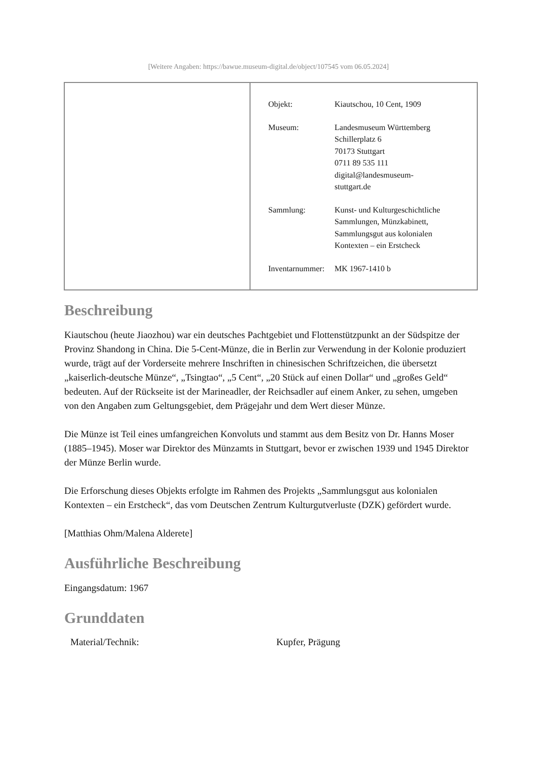[Weitere Angaben: https://bawue.museum-digital.de/object/107545 vom 06.05.2024]
| Objekt: | Kiautschou, 10 Cent, 1909 |
| Museum: | Landesmuseum Württemberg Schillerplatz 6 70173 Stuttgart 0711 89 535 111 digital@landesmuseum- stuttgart.de |
| Sammlung: | Kunst- und Kulturgeschichtliche Sammlungen, Münzkabinett, Sammlungsgut aus kolonialen Kontexten – ein Erstcheck |
| Inventarnummer: | MK 1967-1410 b |
Beschreibung
Kiautschou (heute Jiaozhou) war ein deutsches Pachtgebiet und Flottenstützpunkt an der Südspitze der Provinz Shandong in China. Die 5-Cent-Münze, die in Berlin zur Verwendung in der Kolonie produziert wurde, trägt auf der Vorderseite mehrere Inschriften in chinesischen Schriftzeichen, die übersetzt „kaiserlich-deutsche Münze“, „Tsingtao“, „5 Cent“, „20 Stück auf einen Dollar“ und „großes Geld“ bedeuten. Auf der Rückseite ist der Marineadler, der Reichsadler auf einem Anker, zu sehen, umgeben von den Angaben zum Geltungsgebiet, dem Prägejahr und dem Wert dieser Münze.
Die Münze ist Teil eines umfangreichen Konvoluts und stammt aus dem Besitz von Dr. Hanns Moser (1885–1945). Moser war Direktor des Münzamts in Stuttgart, bevor er zwischen 1939 und 1945 Direktor der Münze Berlin wurde.
Die Erforschung dieses Objekts erfolgte im Rahmen des Projekts „Sammlungsgut aus kolonialen Kontexten – ein Erstcheck“, das vom Deutschen Zentrum Kulturgutverluste (DZK) gefördert wurde.
[Matthias Ohm/Malena Alderete]
Ausführliche Beschreibung
Eingangsdatum: 1967
Grunddaten
| Material/Technik: | Kupfer, Prägung |